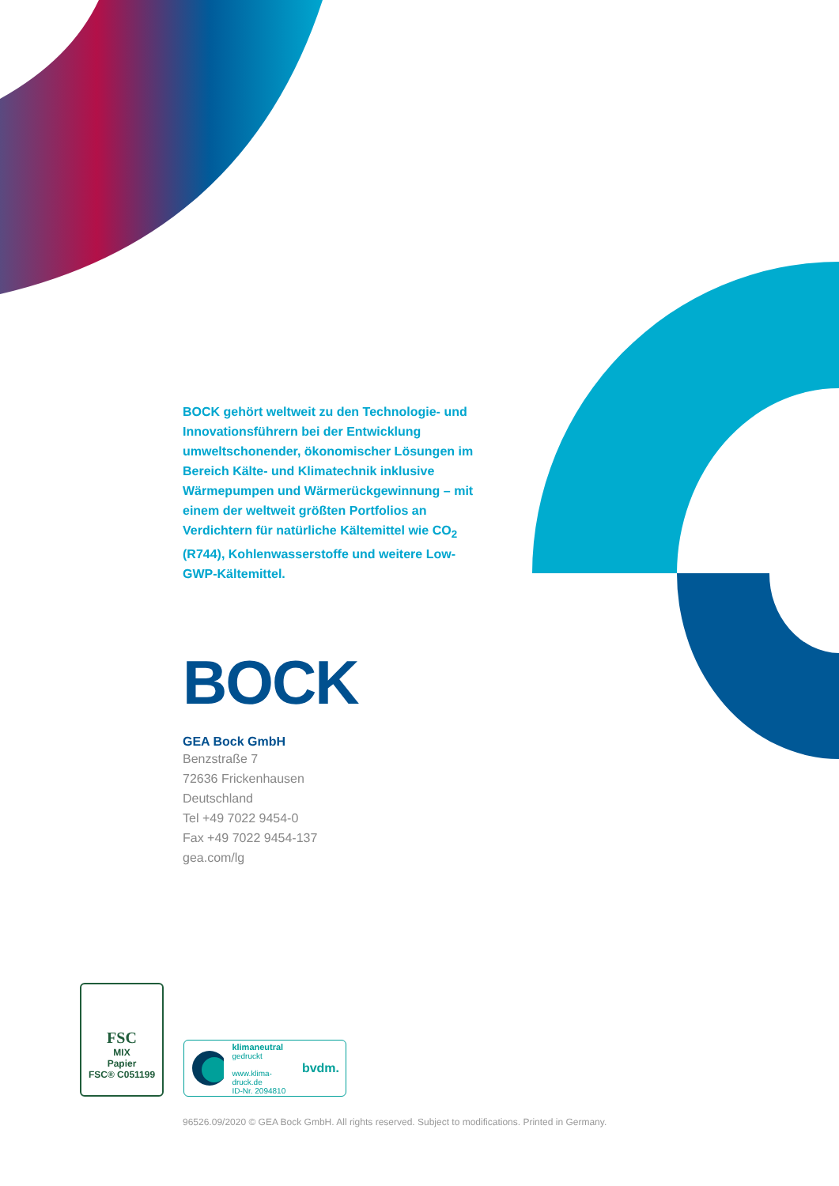BOCK gehört weltweit zu den Technologie- und Innovationsführern bei der Entwicklung umweltschonender, ökonomischer Lösungen im Bereich Kälte- und Klimatechnik inklusive Wärmepumpen und Wärmerückgewinnung – mit einem der weltweit größten Portfolios an Verdichtern für natürliche Kältemittel wie CO<sub>2</sub> (R744), Kohlenwasserstoffe und weitere Low-GWP-Kältemittel.
BOCK
GEA Bock GmbH
Benzstraße 7
72636 Frickenhausen
Deutschland
Tel +49 7022 9454-0
Fax +49 7022 9454-137
gea.com/lg
FSC
MIX
Papier
FSC® C051199
klimaneutral
gedruckt
www.klima-druck.de
ID-Nr. 2094810
bvdm.
96526.09/2020 © GEA Bock GmbH. All rights reserved. Subject to modifications. Printed in Germany.